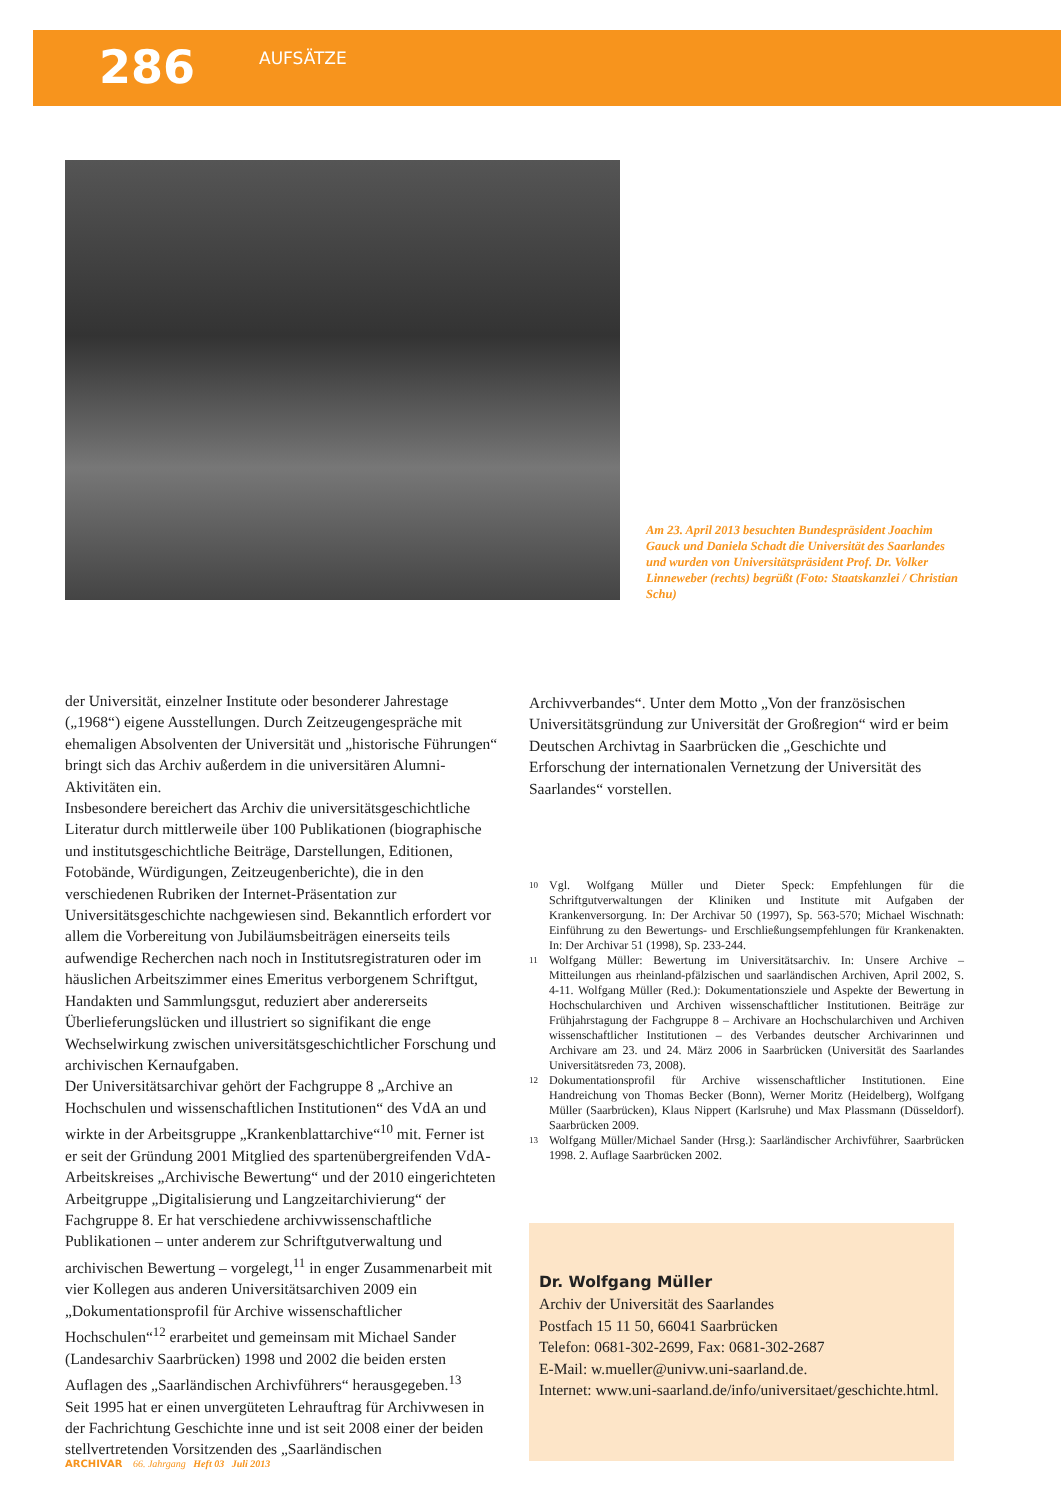286
AUFSÄTZE
Am 23. April 2013 besuchten Bundespräsident Joachim Gauck und Daniela Schadt die Universität des Saarlandes und wurden von Universitätspräsident Prof. Dr. Volker Linneweber (rechts) begrüßt (Foto: Staatskanzlei / Christian Schu)
der Universität, einzelner Institute oder besonderer Jahrestage („1968“) eigene Ausstellungen. Durch Zeitzeugengespräche mit ehemaligen Absolventen der Universität und „historische Führungen“ bringt sich das Archiv außerdem in die universitären Alumni-Aktivitäten ein.
Insbesondere bereichert das Archiv die universitätsgeschichtliche Literatur durch mittlerweile über 100 Publikationen (biographische und institutsgeschichtliche Beiträge, Darstellungen, Editionen, Fotobände, Würdigungen, Zeitzeugenberichte), die in den verschiedenen Rubriken der Internet-Präsentation zur Universitätsgeschichte nachgewiesen sind. Bekanntlich erfordert vor allem die Vorbereitung von Jubiläumsbeiträgen einerseits teils aufwendige Recherchen nach noch in Institutsregistraturen oder im häuslichen Arbeitszimmer eines Emeritus verborgenem Schriftgut, Handakten und Sammlungsgut, reduziert aber andererseits Überlieferungslücken und illustriert so signifikant die enge Wechselwirkung zwischen universitätsgeschichtlicher Forschung und archivischen Kernaufgaben.
Der Universitätsarchivar gehört der Fachgruppe 8 „Archive an Hochschulen und wissenschaftlichen Institutionen“ des VdA an und wirkte in der Arbeitsgruppe „Krankenblattarchive“<sup>10</sup> mit. Ferner ist er seit der Gründung 2001 Mitglied des spartenübergreifenden VdA-Arbeitskreises „Archivische Bewertung“ und der 2010 eingerichteten Arbeitgruppe „Digitalisierung und Langzeitarchivierung“ der Fachgruppe 8. Er hat verschiedene archivwissenschaftliche Publikationen – unter anderem zur Schriftgutverwaltung und archivischen Bewertung – vorgelegt,<sup>11</sup> in enger Zusammenarbeit mit vier Kollegen aus anderen Universitätsarchiven 2009 ein „Dokumentationsprofil für Archive wissenschaftlicher Hochschulen“<sup>12</sup> erarbeitet und gemeinsam mit Michael Sander (Landesarchiv Saarbrücken) 1998 und 2002 die beiden ersten Auflagen des „Saarländischen Archivführers“ herausgegeben.<sup>13</sup>
Seit 1995 hat er einen unvergüteten Lehrauftrag für Archivwesen in der Fachrichtung Geschichte inne und ist seit 2008 einer der beiden stellvertretenden Vorsitzenden des „Saarländischen
Archivverbandes“. Unter dem Motto „Von der französischen Universitätsgründung zur Universität der Großregion“ wird er beim Deutschen Archivtag in Saarbrücken die „Geschichte und Erforschung der internationalen Vernetzung der Universität des Saarlandes“ vorstellen.
10
Vgl. Wolfgang Müller und Dieter Speck: Empfehlungen für die Schriftgutverwaltungen der Kliniken und Institute mit Aufgaben der Krankenversorgung. In: Der Archivar 50 (1997), Sp. 563-570; Michael Wischnath: Einführung zu den Bewertungs- und Erschließungsempfehlungen für Krankenakten. In: Der Archivar 51 (1998), Sp. 233-244.
11
Wolfgang Müller: Bewertung im Universitätsarchiv. In: Unsere Archive – Mitteilungen aus rheinland-pfälzischen und saarländischen Archiven, April 2002, S. 4-11. Wolfgang Müller (Red.): Dokumentationsziele und Aspekte der Bewertung in Hochschularchiven und Archiven wissenschaftlicher Institutionen. Beiträge zur Frühjahrstagung der Fachgruppe 8 – Archivare an Hochschularchiven und Archiven wissenschaftlicher Institutionen – des Verbandes deutscher Archivarinnen und Archivare am 23. und 24. März 2006 in Saarbrücken (Universität des Saarlandes Universitätsreden 73, 2008).
12
Dokumentationsprofil für Archive wissenschaftlicher Institutionen. Eine Handreichung von Thomas Becker (Bonn), Werner Moritz (Heidelberg), Wolfgang Müller (Saarbrücken), Klaus Nippert (Karlsruhe) und Max Plassmann (Düsseldorf). Saarbrücken 2009.
13
Wolfgang Müller/Michael Sander (Hrsg.): Saarländischer Archivführer, Saarbrücken 1998. 2. Auflage Saarbrücken 2002.
Dr. Wolfgang Müller
Archiv der Universität des Saarlandes
Postfach 15 11 50, 66041 Saarbrücken
Telefon: 0681-302-2699, Fax: 0681-302-2687
E-Mail: w.mueller@univw.uni-saarland.de.
Internet: www.uni-saarland.de/info/universitaet/geschichte.html.
ARCHIVAR 66. Jahrgang Heft 03 Juli 2013